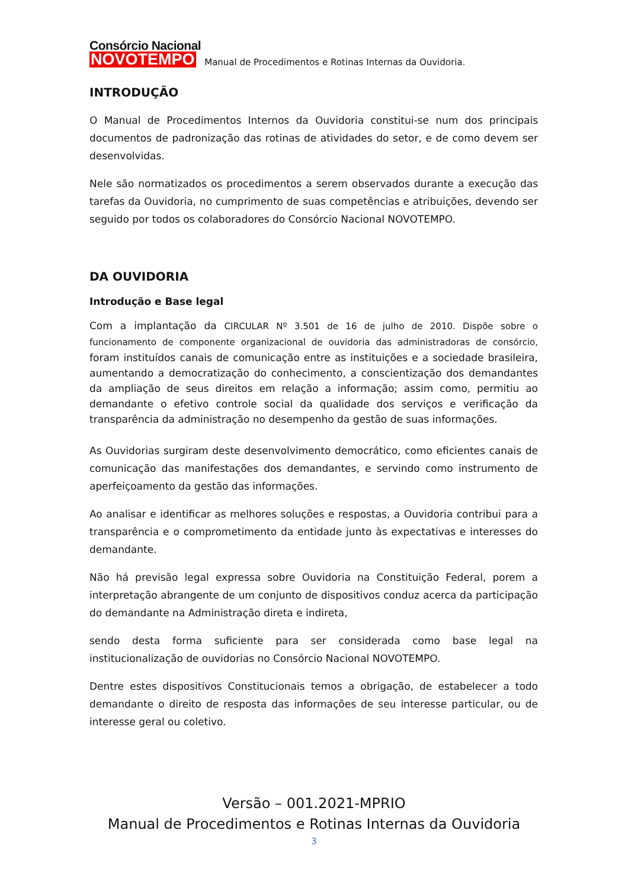Consórcio Nacional
NOVOTEMPO
Manual de Procedimentos e Rotinas Internas da Ouvidoria.
INTRODUÇÃO
O Manual de Procedimentos Internos da Ouvidoria constitui-se num dos principais documentos de padronização das rotinas de atividades do setor, e de como devem ser desenvolvidas.
Nele são normatizados os procedimentos a serem observados durante a execução das tarefas da Ouvidoria, no cumprimento de suas competências e atribuições, devendo ser seguido por todos os colaboradores do Consórcio Nacional NOVOTEMPO.
DA OUVIDORIA
Introdução e Base legal
Com a implantação da CIRCULAR Nº 3.501 de 16 de julho de 2010. Dispõe sobre o funcionamento de componente organizacional de ouvidoria das administradoras de consórcio, foram instituídos canais de comunicação entre as instituições e a sociedade brasileira, aumentando a democratização do conhecimento, a conscientização dos demandantes da ampliação de seus direitos em relação a informação; assim como, permitiu ao demandante o efetivo controle social da qualidade dos serviços e verificação da transparência da administração no desempenho da gestão de suas informações.
As Ouvidorias surgiram deste desenvolvimento democrático, como eficientes canais de comunicação das manifestações dos demandantes, e servindo como instrumento de aperfeiçoamento da gestão das informações.
Ao analisar e identificar as melhores soluções e respostas, a Ouvidoria contribui para a transparência e o comprometimento da entidade junto às expectativas e interesses do demandante.
Não há previsão legal expressa sobre Ouvidoria na Constituição Federal, porem a interpretação abrangente de um conjunto de dispositivos conduz acerca da participação do demandante na Administração direta e indireta,
sendo desta forma suficiente para ser considerada como base legal na institucionalização de ouvidorias no Consórcio Nacional NOVOTEMPO.
Dentre estes dispositivos Constitucionais temos a obrigação, de estabelecer a todo demandante o direito de resposta das informações de seu interesse particular, ou de interesse geral ou coletivo.
Versão – 001.2021-MPRIO
Manual de Procedimentos e Rotinas Internas da Ouvidoria
3